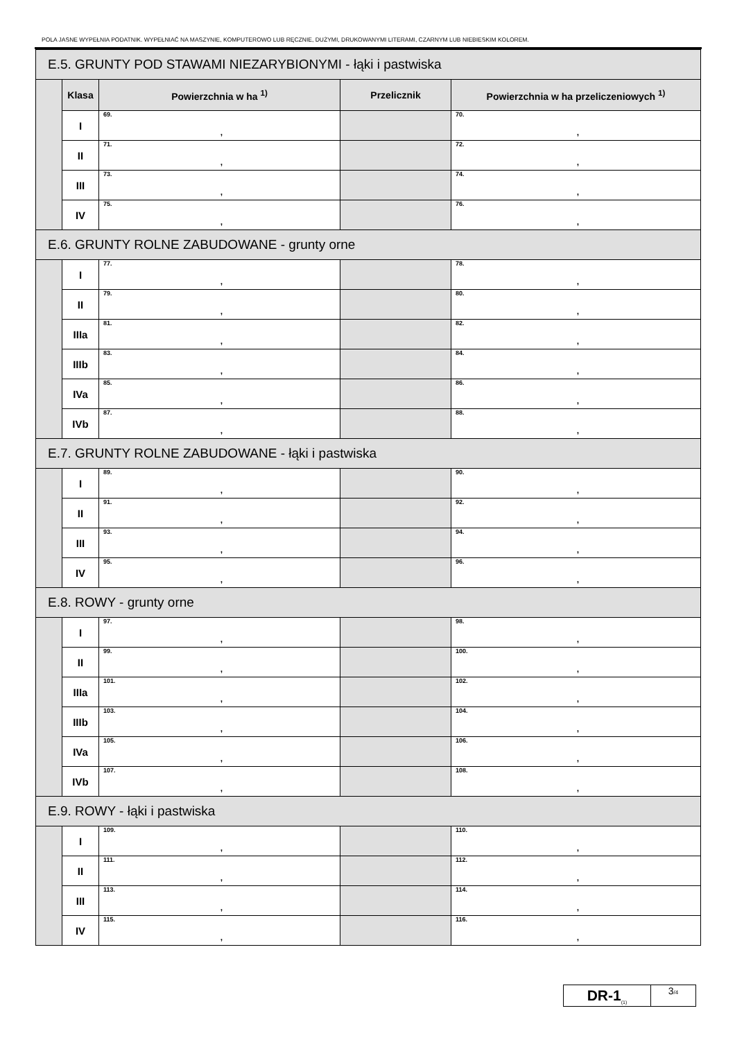POLA JASNE WYPEŁNIA PODATNIK. WYPEŁNIAĆ NA MASZYNIE, KOMPUTEROWO LUB RĘCZNIE, DUŻYMI, DRUKOWANYMI LITERAMI, CZARNYM LUB NIEBIESKIM KOLOREM.
| E.5. GRUNTY POD STAWAMI NIEZARYBIONYMI - łąki i pastwiska | | | | |
| | Klasa | Powierzchnia w ha <sup>1)</sup> | Przelicznik | Powierzchnia w ha przeliczeniowych <sup>1)</sup> |
| | I | 69. , | | 70. , |
| | II | 71. , | | 72. , |
| | III | 73. , | | 74. , |
| | IV | 75. , | | 76. , |
| E.6. GRUNTY ROLNE ZABUDOWANE - grunty orne | | | | |
| | I | 77. , | | 78. , |
| | II | 79. , | | 80. , |
| | IIIa | 81. , | | 82. , |
| | IIIb | 83. , | | 84. , |
| | IVa | 85. , | | 86. , |
| | IVb | 87. , | | 88. , |
| E.7. GRUNTY ROLNE ZABUDOWANE - łąki i pastwiska | | | | |
| | I | 89. , | | 90. , |
| | II | 91. , | | 92. , |
| | III | 93. , | | 94. , |
| | IV | 95. , | | 96. , |
| E.8. ROWY - grunty orne | | | | |
| | I | 97. , | | 98. , |
| | II | 99. , | | 100. , |
| | IIIa | 101. , | | 102. , |
| | IIIb | 103. , | | 104. , |
| | IVa | 105. , | | 106. , |
| | IVb | 107. , | | 108. , |
| E.9. ROWY - łąki i pastwiska | | | | |
| | I | 109. , | | 110. , |
| | II | 111. , | | 112. , |
| | III | 113. , | | 114. , |
| | IV | 115. , | | 116. , |
DR-1<sub>(1)</sub>
3/4